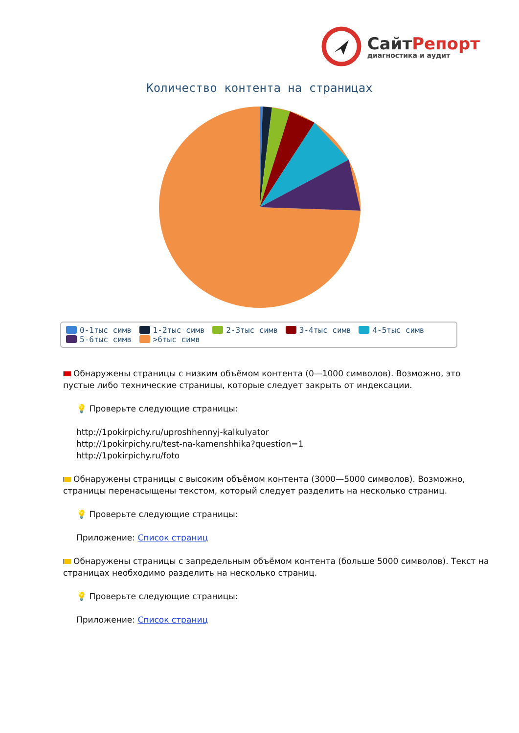СайтРепорт
диагностика и аудит
Количество контента на страницах
0-1тыс симв 1-2тыс симв 2-3тыс симв 3-4тыс симв 4-5тыс симв 5-6тыс симв >6тыс симв
Обнаружены страницы с низким объёмом контента (0—1000 символов). Возможно, это пустые либо технические страницы, которые следует закрыть от индексации.
💡 Проверьте следующие страницы:
http://1pokirpichy.ru/uproshhennyj-kalkulyator
http://1pokirpichy.ru/test-na-kamenshhika?question=1
http://1pokirpichy.ru/foto
Обнаружены страницы с высоким объёмом контента (3000—5000 символов). Возможно, страницы перенасыщены текстом, который следует разделить на несколько страниц.
💡 Проверьте следующие страницы:
Приложение: Список страниц
Обнаружены страницы с запредельным объёмом контента (больше 5000 символов). Текст на страницах необходимо разделить на несколько страниц.
💡 Проверьте следующие страницы:
Приложение: Список страниц